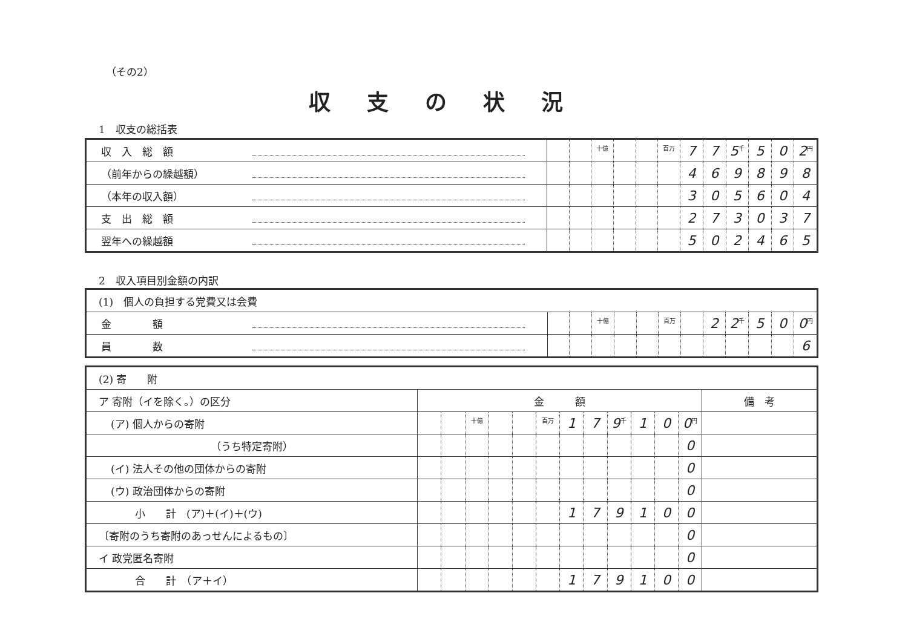（その2）
収支の状況
1　収支の総括表
| 収 入 総 額 | | | 十億 | | | 百万 | 7 | 7 | 5 千 | 5 | 0 | 2 円 |
| （前年からの繰越額） | | | | | | | 4 | 6 | 9 | 8 | 9 | 8 |
| （本年の収入額） | | | | | | | 3 | 0 | 5 | 6 | 0 | 4 |
| 支 出 総 額 | | | | | | | 2 | 7 | 3 | 0 | 3 | 7 |
| 翌年への繰越額 | | | | | | | 5 | 0 | 2 | 4 | 6 | 5 |
2　収入項目別金額の内訳
| (1) 個人の負担する党費又は会費 | | | | | | | | | | | | |
| 金 額 | | | 十億 | | | 百万 | | 2 | 2 千 | 5 | 0 | 0 円 |
| 員 数 | | | | | | | | | | | | 6 |
| (2) 寄 附 | | | | | | | | | | | | | |
| ア 寄附（イを除く。）の区分 | 金 額 | | | | | | | | | | | | 備 考 |
| (ア) 個人からの寄附 | | | 十億 | | | 百万 | 1 | 7 | 9 千 | 1 | 0 | 0 円 | |
| （うち特定寄附） | | | | | | | | | | | | 0 | |
| (イ) 法人その他の団体からの寄附 | | | | | | | | | | | | 0 | |
| (ウ) 政治団体からの寄附 | | | | | | | | | | | | 0 | |
| 小 計 (ア)＋(イ)＋(ウ) | | | | | | | 1 | 7 | 9 | 1 | 0 | 0 | |
| 〔寄附のうち寄附のあっせんによるもの〕 | | | | | | | | | | | | 0 | |
| イ 政党匿名寄附 | | | | | | | | | | | | 0 | |
| 合 計 （ア＋イ） | | | | | | | 1 | 7 | 9 | 1 | 0 | 0 | |